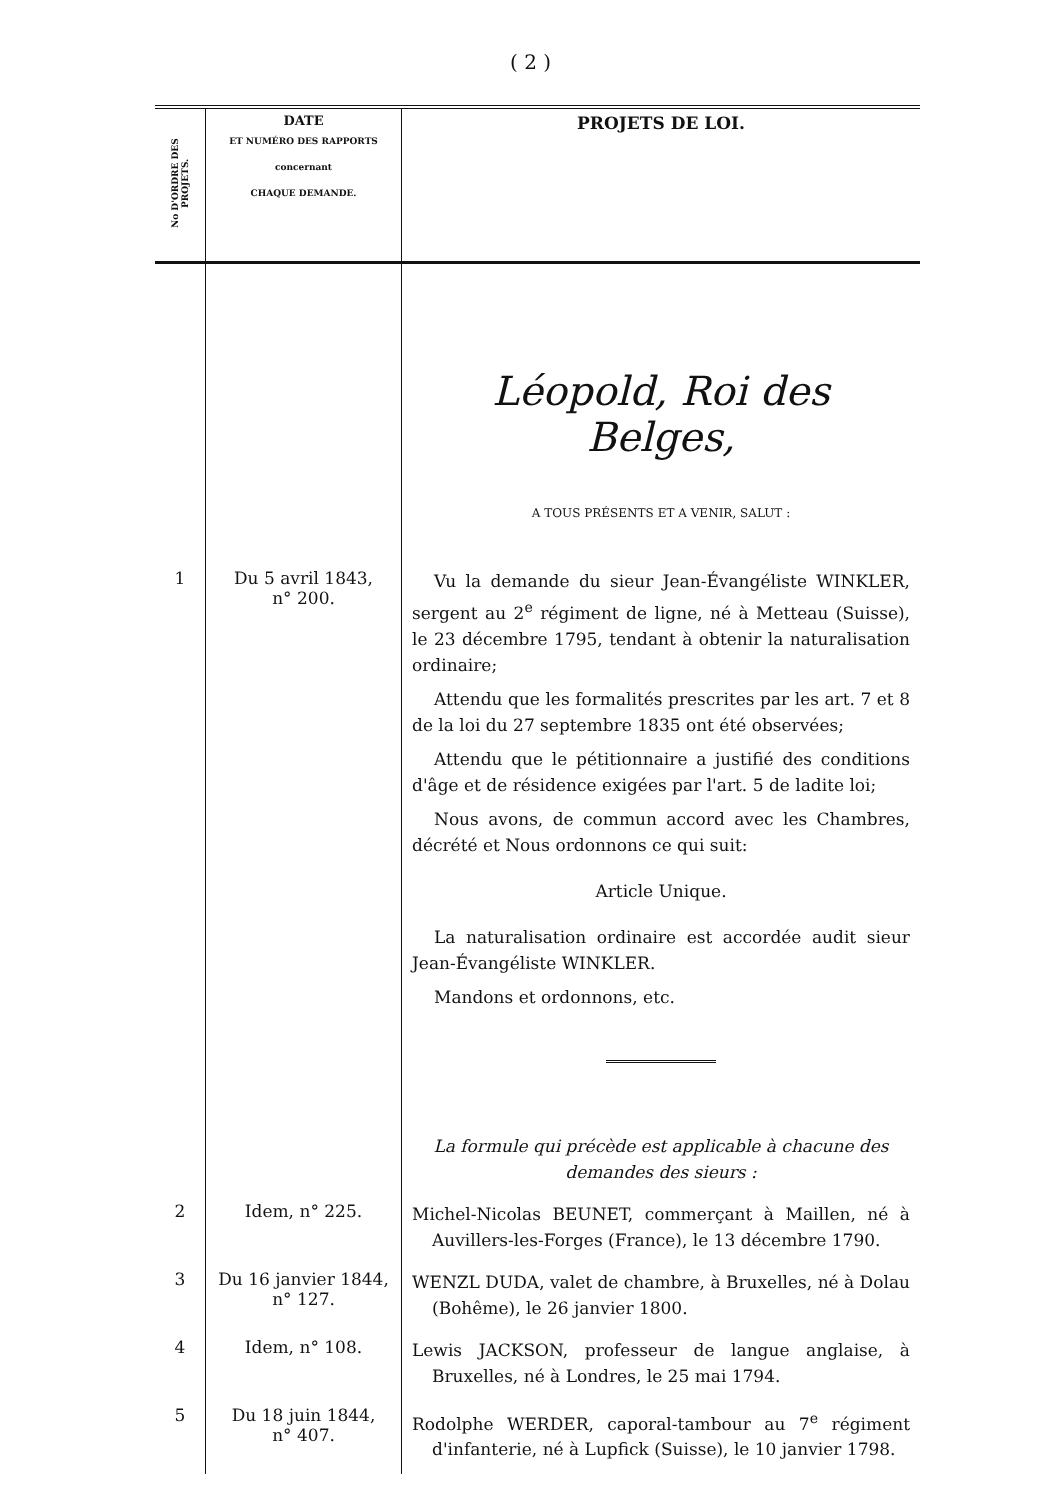( 2 )
| No D'ORDRE DES PROJETS. | DATE ET NUMÉRO DES RAPPORTS concernant CHAQUE DEMANDE. | PROJETS DE LOI. |
| --- | --- | --- |
| | | Léopold, Roi des Belges, A TOUS PRÉSENTS ET A VENIR, SALUT : |
| 1 | Du 5 avril 1843, n° 200. | Vu la demande du sieur Jean-Évangéliste WINKLER, sergent au 2<sup>e</sup> régiment de ligne, né à Metteau (Suisse), le 23 décembre 1795, tendant à obtenir la naturalisation ordinaire; Attendu que les formalités prescrites par les art. 7 et 8 de la loi du 27 septembre 1835 ont été observées; Attendu que le pétitionnaire a justifié des conditions d'âge et de résidence exigées par l'art. 5 de ladite loi; Nous avons, de commun accord avec les Chambres, décrété et Nous ordonnons ce qui suit: Article Unique. La naturalisation ordinaire est accordée audit sieur Jean-Évangéliste WINKLER. Mandons et ordonnons, etc. La formule qui précède est applicable à chacune des demandes des sieurs : |
| 2 | Idem, n° 225. | Michel-Nicolas BEUNET, commerçant à Maillen, né à Auvillers-les-Forges (France), le 13 décembre 1790. |
| 3 | Du 16 janvier 1844, n° 127. | WENZL DUDA, valet de chambre, à Bruxelles, né à Dolau (Bohême), le 26 janvier 1800. |
| 4 | Idem, n° 108. | Lewis JACKSON, professeur de langue anglaise, à Bruxelles, né à Londres, le 25 mai 1794. |
| 5 | Du 18 juin 1844, n° 407. | Rodolphe WERDER, caporal-tambour au 7<sup>e</sup> régiment d'infanterie, né à Lupfick (Suisse), le 10 janvier 1798. |